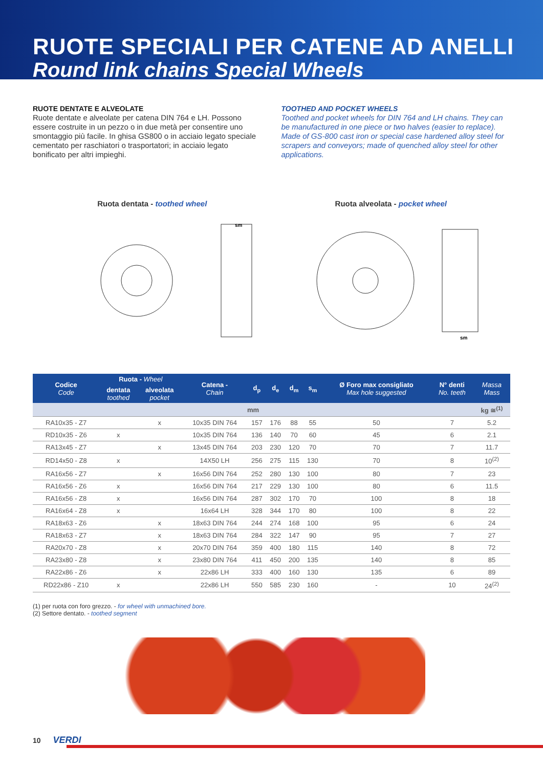RUOTE SPECIALI PER CATENE AD ANELLI
Round link chains Special Wheels
RUOTE DENTATE E ALVEOLATE
Ruote dentate e alveolate per catena DIN 764 e LH. Possono essere costruite in un pezzo o in due metà per consentire uno smontaggio più facile. In ghisa GS800 o in acciaio legato speciale cementato per raschiatori o trasportatori; in acciaio legato bonificato per altri impieghi.
TOOTHED AND POCKET WHEELS
Toothed and pocket wheels for DIN 764 and LH chains. They can be manufactured in one piece or two halves (easier to replace). Made of GS-800 cast iron or special case hardened alloy steel for scrapers and conveyors; made of quenched alloy steel for other applications.
Ruota dentata - toothed wheel
sm
Ruota alveolata - pocket wheel
sm
| Codice Code | Ruota - Wheel | | Catena - Chain | d<sub>p</sub> | d<sub>e</sub> | d<sub>m</sub> | s<sub>m</sub> | Ø Foro max consigliato Max hole suggested | N° denti No. teeth | Massa Mass |
| --- | --- | --- | --- | --- | --- | --- | --- | --- | --- | --- |
| | dentata toothed | alveolata pocket | | | | | | | | |
| mm | | | | | | | | | | kg ≅<sup>(1)</sup> |
| RA10x35 - Z7 | | x | 10x35 DIN 764 | 157 | 176 | 88 | 55 | 50 | 7 | 5.2 |
| RD10x35 - Z6 | x | | 10x35 DIN 764 | 136 | 140 | 70 | 60 | 45 | 6 | 2.1 |
| RA13x45 - Z7 | | x | 13x45 DIN 764 | 203 | 230 | 120 | 70 | 70 | 7 | 11.7 |
| RD14x50 - Z8 | x | | 14X50 LH | 256 | 275 | 115 | 130 | 70 | 8 | 10<sup>(2)</sup> |
| RA16x56 - Z7 | | x | 16x56 DIN 764 | 252 | 280 | 130 | 100 | 80 | 7 | 23 |
| RA16x56 - Z6 | x | | 16x56 DIN 764 | 217 | 229 | 130 | 100 | 80 | 6 | 11.5 |
| RA16x56 - Z8 | x | | 16x56 DIN 764 | 287 | 302 | 170 | 70 | 100 | 8 | 18 |
| RA16x64 - Z8 | x | | 16x64 LH | 328 | 344 | 170 | 80 | 100 | 8 | 22 |
| RA18x63 - Z6 | | x | 18x63 DIN 764 | 244 | 274 | 168 | 100 | 95 | 6 | 24 |
| RA18x63 - Z7 | | x | 18x63 DIN 764 | 284 | 322 | 147 | 90 | 95 | 7 | 27 |
| RA20x70 - Z8 | | x | 20x70 DIN 764 | 359 | 400 | 180 | 115 | 140 | 8 | 72 |
| RA23x80 - Z8 | | x | 23x80 DIN 764 | 411 | 450 | 200 | 135 | 140 | 8 | 85 |
| RA22x86 - Z6 | | x | 22x86 LH | 333 | 400 | 160 | 130 | 135 | 6 | 89 |
| RD22x86 - Z10 | x | | 22x86 LH | 550 | 585 | 230 | 160 | - | 10 | 24<sup>(2)</sup> |
(1) per ruota con foro grezzo. - for wheel with unmachined bore.
(2) Settore dentato. - toothed segment
10 VERDI